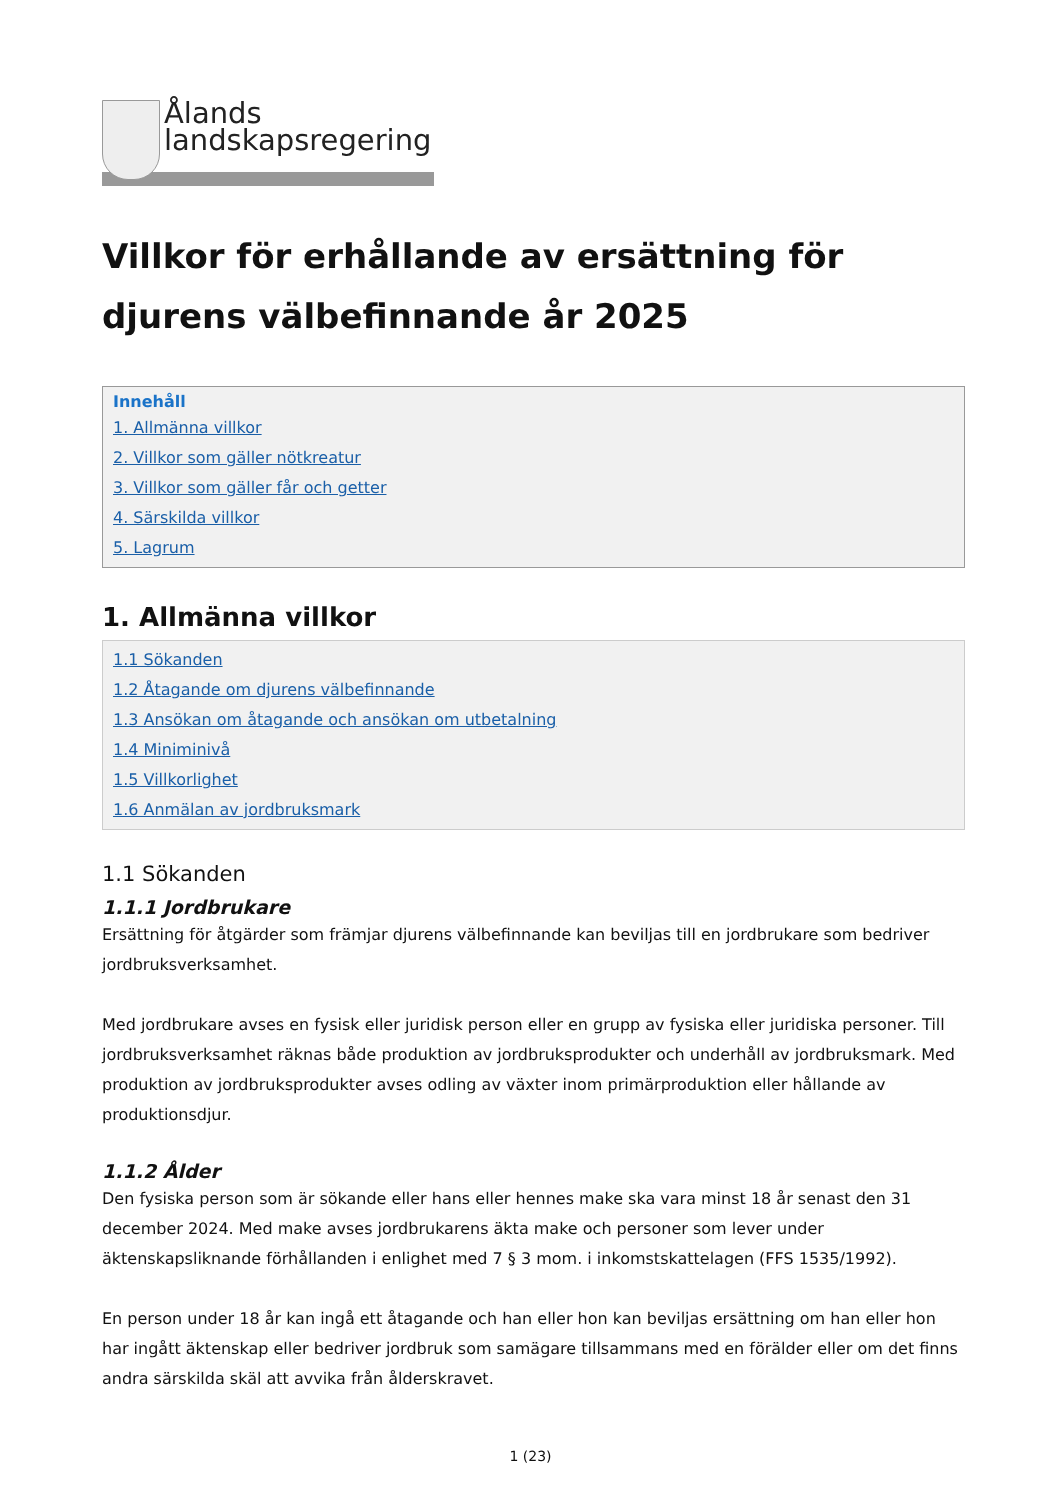Ålands
landskapsregering
Villkor för erhållande av ersättning för djurens välbefinnande år 2025
Innehåll
1. Allmänna villkor
2. Villkor som gäller nötkreatur
3. Villkor som gäller får och getter
4. Särskilda villkor
5. Lagrum
1. Allmänna villkor
1.1 Sökanden
1.2 Åtagande om djurens välbefinnande
1.3 Ansökan om åtagande och ansökan om utbetalning
1.4 Miniminivå
1.5 Villkorlighet
1.6 Anmälan av jordbruksmark
1.1 Sökanden
1.1.1 Jordbrukare
Ersättning för åtgärder som främjar djurens välbefinnande kan beviljas till en jordbrukare som bedriver jordbruksverksamhet.
Med jordbrukare avses en fysisk eller juridisk person eller en grupp av fysiska eller juridiska personer. Till jordbruksverksamhet räknas både produktion av jordbruksprodukter och underhåll av jordbruksmark. Med produktion av jordbruksprodukter avses odling av växter inom primärproduktion eller hållande av produktionsdjur.
1.1.2 Ålder
Den fysiska person som är sökande eller hans eller hennes make ska vara minst 18 år senast den 31 december 2024. Med make avses jordbrukarens äkta make och personer som lever under äktenskapsliknande förhållanden i enlighet med 7 § 3 mom. i inkomstskattelagen (FFS 1535/1992).
En person under 18 år kan ingå ett åtagande och han eller hon kan beviljas ersättning om han eller hon har ingått äktenskap eller bedriver jordbruk som samägare tillsammans med en förälder eller om det finns andra särskilda skäl att avvika från ålderskravet.
1 (23)